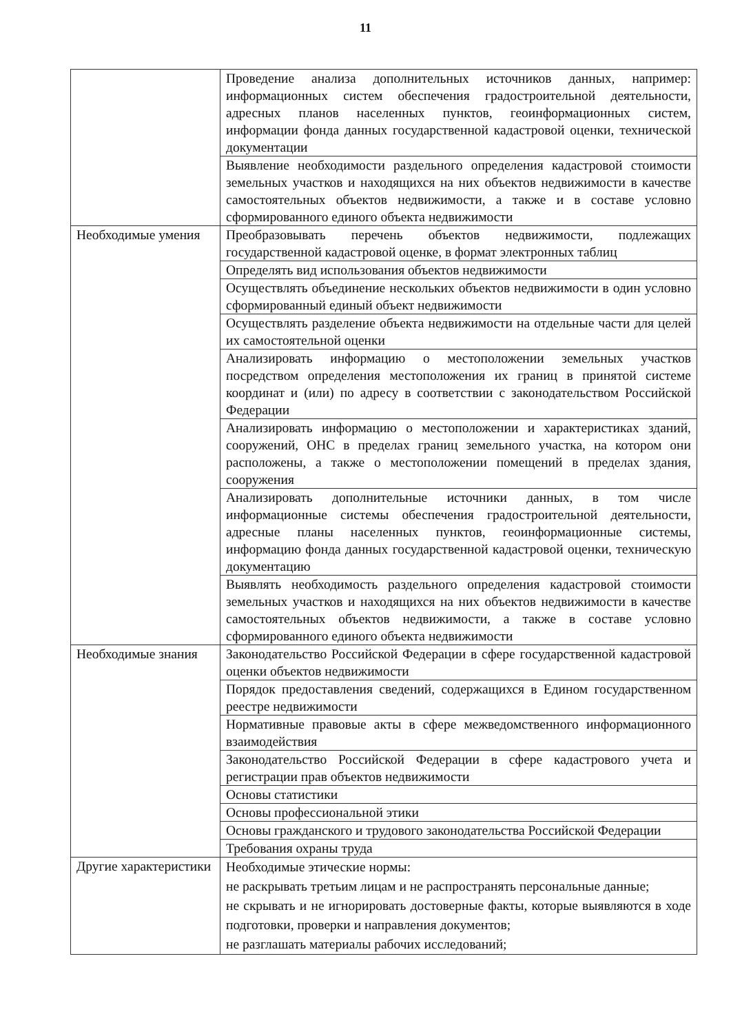11
| | Проведение анализа дополнительных источников данных, например: информационных систем обеспечения градостроительной деятельности, адресных планов населенных пунктов, геоинформационных систем, информации фонда данных государственной кадастровой оценки, технической документации |
| | Выявление необходимости раздельного определения кадастровой стоимости земельных участков и находящихся на них объектов недвижимости в качестве самостоятельных объектов недвижимости, а также и в составе условно сформированного единого объекта недвижимости |
| Необходимые умения | Преобразовывать перечень объектов недвижимости, подлежащих государственной кадастровой оценке, в формат электронных таблиц |
| | Определять вид использования объектов недвижимости |
| | Осуществлять объединение нескольких объектов недвижимости в один условно сформированный единый объект недвижимости |
| | Осуществлять разделение объекта недвижимости на отдельные части для целей их самостоятельной оценки |
| | Анализировать информацию о местоположении земельных участков посредством определения местоположения их границ в принятой системе координат и (или) по адресу в соответствии с законодательством Российской Федерации |
| | Анализировать информацию о местоположении и характеристиках зданий, сооружений, ОНС в пределах границ земельного участка, на котором они расположены, а также о местоположении помещений в пределах здания, сооружения |
| | Анализировать дополнительные источники данных, в том числе информационные системы обеспечения градостроительной деятельности, адресные планы населенных пунктов, геоинформационные системы, информацию фонда данных государственной кадастровой оценки, техническую документацию |
| | Выявлять необходимость раздельного определения кадастровой стоимости земельных участков и находящихся на них объектов недвижимости в качестве самостоятельных объектов недвижимости, а также в составе условно сформированного единого объекта недвижимости |
| Необходимые знания | Законодательство Российской Федерации в сфере государственной кадастровой оценки объектов недвижимости |
| | Порядок предоставления сведений, содержащихся в Едином государственном реестре недвижимости |
| | Нормативные правовые акты в сфере межведомственного информационного взаимодействия |
| | Законодательство Российской Федерации в сфере кадастрового учета и регистрации прав объектов недвижимости |
| | Основы статистики |
| | Основы профессиональной этики |
| | Основы гражданского и трудового законодательства Российской Федерации |
| | Требования охраны труда |
| Другие характеристики | Необходимые этические нормы: не раскрывать третьим лицам и не распространять персональные данные; не скрывать и не игнорировать достоверные факты, которые выявляются в ходе подготовки, проверки и направления документов; не разглашать материалы рабочих исследований; |